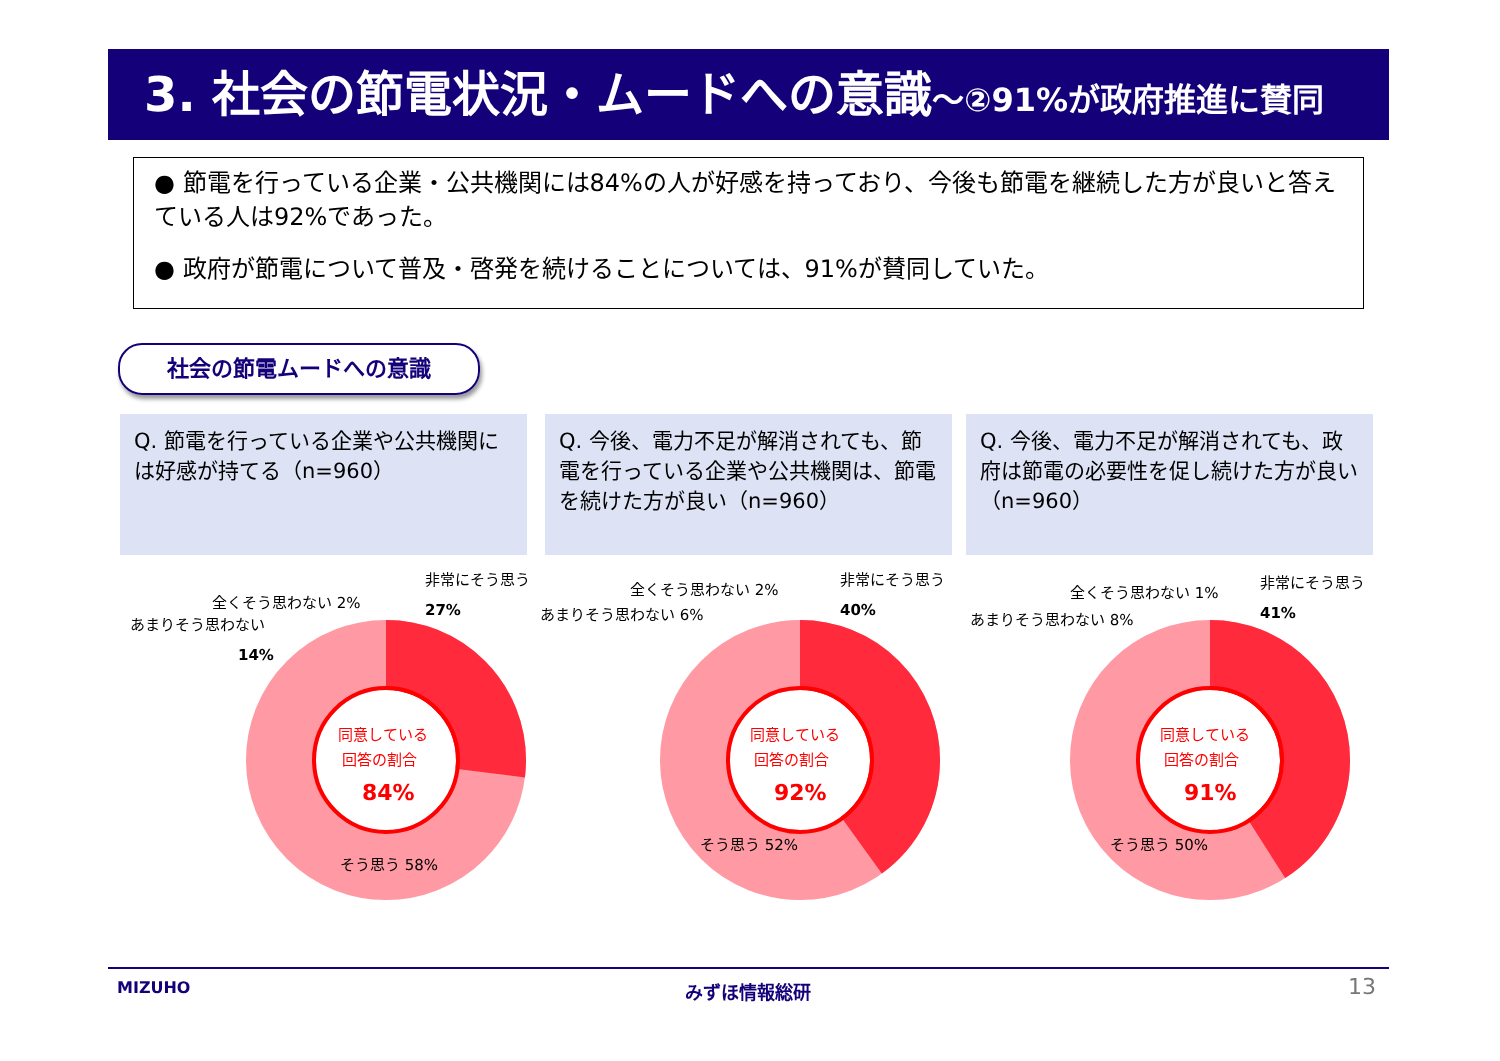3. 社会の節電状況・ムードへの意識～②91%が政府推進に賛同
● 節電を行っている企業・公共機関には84%の人が好感を持っており、今後も節電を継続した方が良いと答えている人は92%であった。
● 政府が節電について普及・啓発を続けることについては、91%が賛同していた。
社会の節電ムードへの意識
Q. 節電を行っている企業や公共機関には好感が持てる（n=960）
Q. 今後、電力不足が解消されても、節電を行っている企業や公共機関は、節電を続けた方が良い（n=960）
Q. 今後、電力不足が解消されても、政府は節電の必要性を促し続けた方が良い（n=960）
あまりそう思わない
14%
全くそう思わない 2%
非常にそう思う
27%
同意している
回答の割合
84%
そう思う 58%
あまりそう思わない 6%
全くそう思わない 2%
非常にそう思う
40%
同意している
回答の割合
92%
そう思う 52%
あまりそう思わない 8%
全くそう思わない 1%
非常にそう思う
41%
同意している
回答の割合
91%
そう思う 50%
MIZUHO みずほ情報総研 13